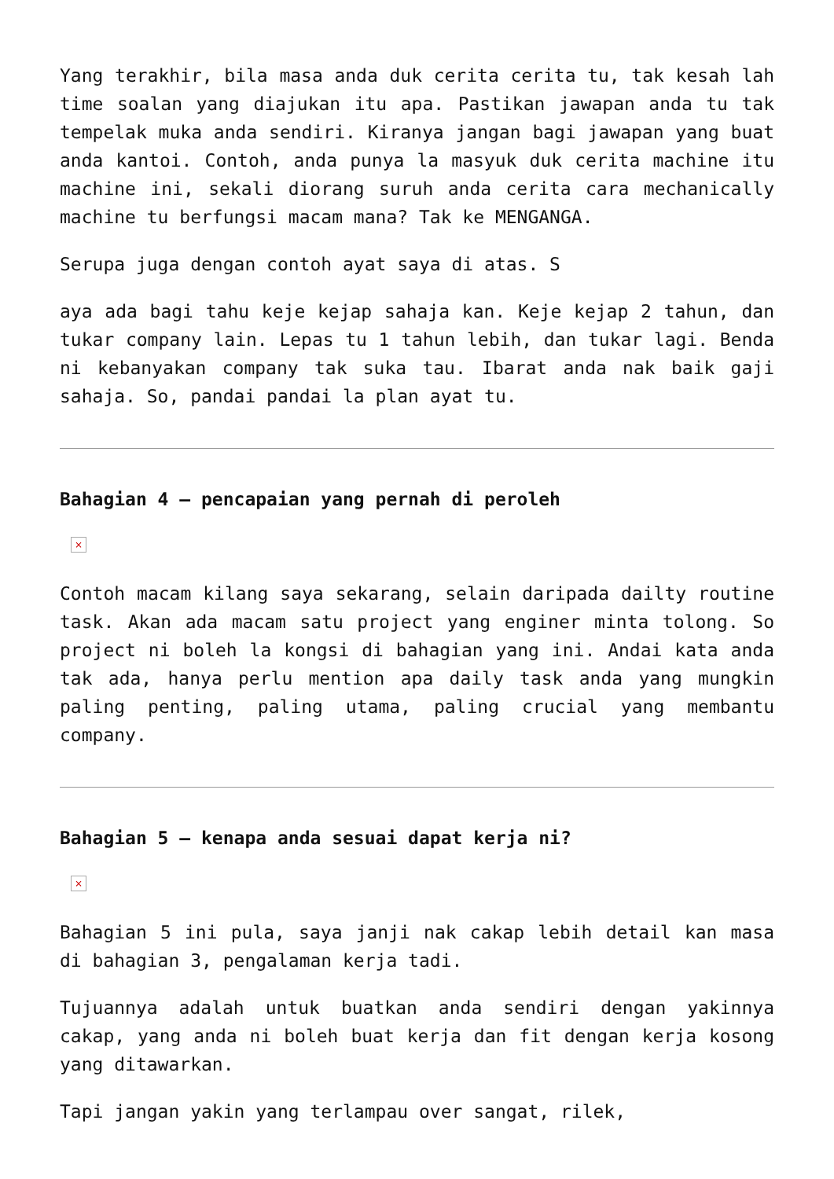Yang terakhir, bila masa anda duk cerita cerita tu, tak kesah lah time soalan yang diajukan itu apa. Pastikan jawapan anda tu tak tempelak muka anda sendiri. Kiranya jangan bagi jawapan yang buat anda kantoi. Contoh, anda punya la masyuk duk cerita machine itu machine ini, sekali diorang suruh anda cerita cara mechanically machine tu berfungsi macam mana? Tak ke MENGANGA.
Serupa juga dengan contoh ayat saya di atas. S
aya ada bagi tahu keje kejap sahaja kan. Keje kejap 2 tahun, dan tukar company lain. Lepas tu 1 tahun lebih, dan tukar lagi. Benda ni kebanyakan company tak suka tau. Ibarat anda nak baik gaji sahaja. So, pandai pandai la plan ayat tu.
Bahagian 4 – pencapaian yang pernah di peroleh
×
Contoh macam kilang saya sekarang, selain daripada dailty routine task. Akan ada macam satu project yang enginer minta tolong. So project ni boleh la kongsi di bahagian yang ini. Andai kata anda tak ada, hanya perlu mention apa daily task anda yang mungkin paling penting, paling utama, paling crucial yang membantu company.
Bahagian 5 – kenapa anda sesuai dapat kerja ni?
×
Bahagian 5 ini pula, saya janji nak cakap lebih detail kan masa di bahagian 3, pengalaman kerja tadi.
Tujuannya adalah untuk buatkan anda sendiri dengan yakinnya cakap, yang anda ni boleh buat kerja dan fit dengan kerja kosong yang ditawarkan.
Tapi jangan yakin yang terlampau over sangat, rilek,